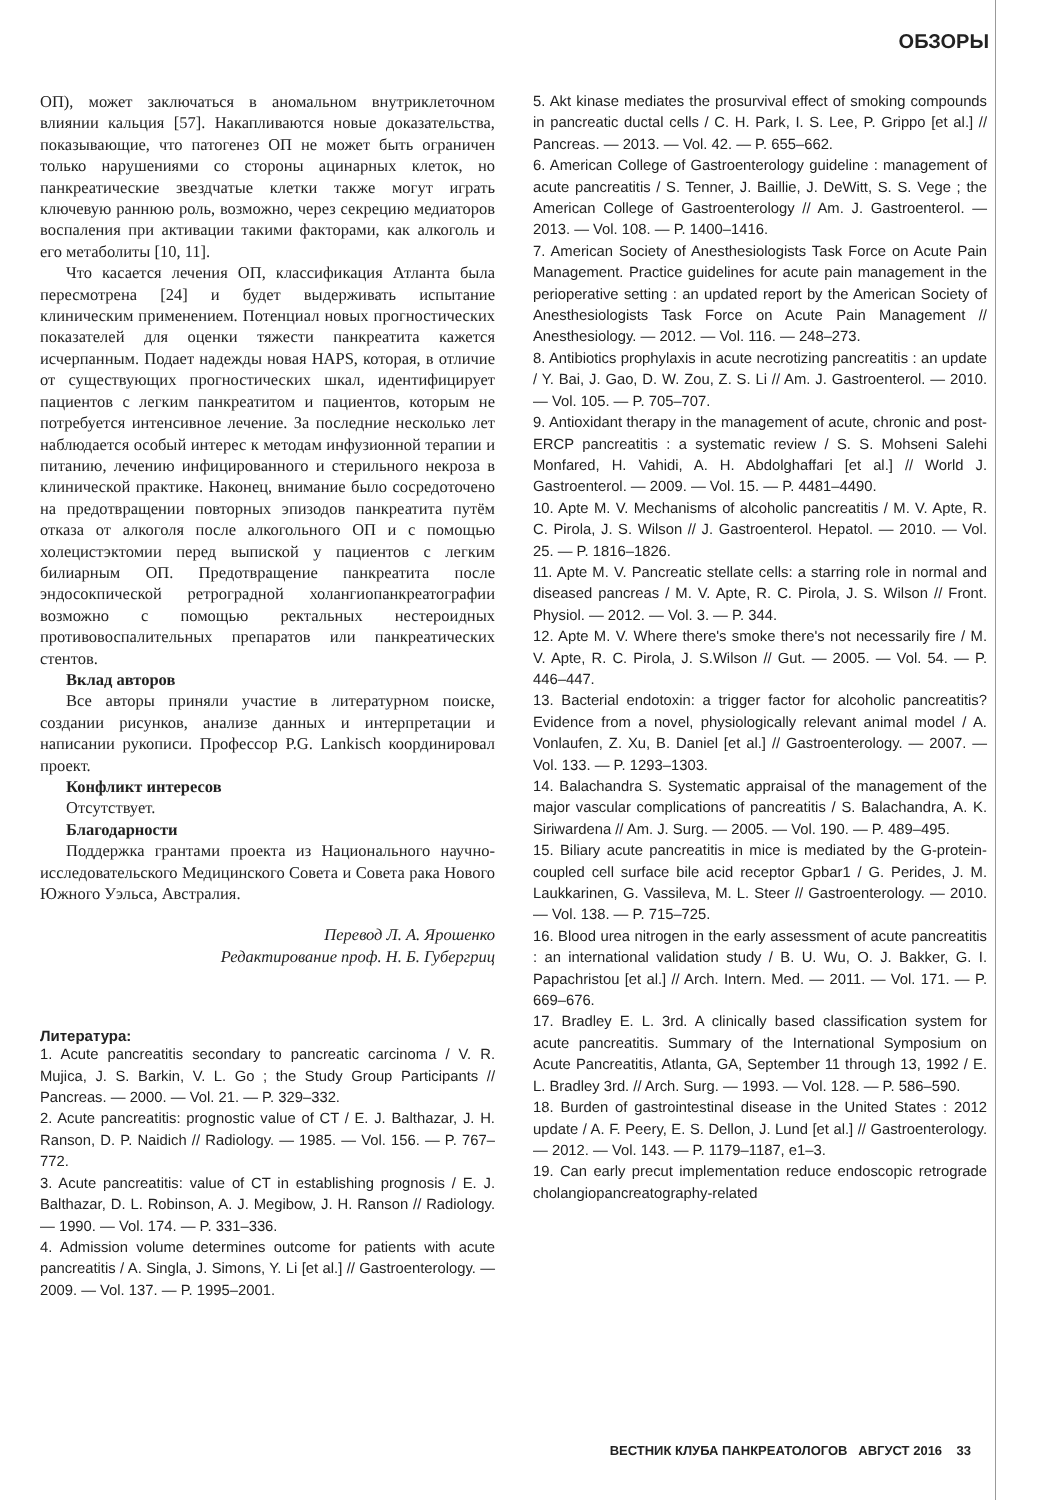ОБЗОРЫ
ОП), может заключаться в аномальном внутриклеточном влиянии кальция [57]. Накапливаются новые доказательства, показывающие, что патогенез ОП не может быть ограничен только нарушениями со стороны ацинарных клеток, но панкреатические звездчатые клетки также могут играть ключевую раннюю роль, возможно, через секрецию медиаторов воспаления при активации такими факторами, как алкоголь и его метаболиты [10, 11].
Что касается лечения ОП, классификация Атланта была пересмотрена [24] и будет выдерживать испытание клиническим применением. Потенциал новых прогностических показателей для оценки тяжести панкреатита кажется исчерпанным. Подает надежды новая HAPS, которая, в отличие от существующих прогностических шкал, идентифицирует пациентов с легким панкреатитом и пациентов, которым не потребуется интенсивное лечение. За последние несколько лет наблюдается особый интерес к методам инфузионной терапии и питанию, лечению инфицированного и стерильного некроза в клинической практике. Наконец, внимание было сосредоточено на предотвращении повторных эпизодов панкреатита путём отказа от алкоголя после алкогольного ОП и с помощью холецистэктомии перед выпиской у пациентов с легким билиарным ОП. Предотвращение панкреатита после эндосокпической ретроградной холангиопанкреатографии возможно с помощью ректальных нестероидных противовоспалительных препаратов или панкреатических стентов.
Вклад авторов
Все авторы приняли участие в литературном поиске, создании рисунков, анализе данных и интерпретации и написании рукописи. Профессор P.G. Lankisch координировал проект.
Конфликт интересов
Отсутствует.
Благодарности
Поддержка грантами проекта из Национального научно-исследовательского Медицинского Совета и Совета рака Нового Южного Уэльса, Австралия.
Перевод Л. А. Ярошенко
Редактирование проф. Н. Б. Губергриц
Литература:
1. Acute pancreatitis secondary to pancreatic carcinoma / V. R. Mujica, J. S. Barkin, V. L. Go ; the Study Group Participants // Pancreas. — 2000. — Vol. 21. — P. 329–332.
2. Acute pancreatitis: prognostic value of CT / E. J. Balthazar, J. H. Ranson, D. P. Naidich // Radiology. — 1985. — Vol. 156. — P. 767–772.
3. Acute pancreatitis: value of CT in establishing prognosis / E. J. Balthazar, D. L. Robinson, A. J. Megibow, J. H. Ranson // Radiology. — 1990. — Vol. 174. — P. 331–336.
4. Admission volume determines outcome for patients with acute pancreatitis / A. Singla, J. Simons, Y. Li [et al.] // Gastroenterology. — 2009. — Vol. 137. — P. 1995–2001.
5. Akt kinase mediates the prosurvival effect of smoking compounds in pancreatic ductal cells / C. H. Park, I. S. Lee, P. Grippo [et al.] // Pancreas. — 2013. — Vol. 42. — P. 655–662.
6. American College of Gastroenterology guideline : management of acute pancreatitis / S. Tenner, J. Baillie, J. DeWitt, S. S. Vege ; the American College of Gastroenterology // Am. J. Gastroenterol. — 2013. — Vol. 108. — P. 1400–1416.
7. American Society of Anesthesiologists Task Force on Acute Pain Management. Practice guidelines for acute pain management in the perioperative setting : an updated report by the American Society of Anesthesiologists Task Force on Acute Pain Management // Anesthesiology. — 2012. — Vol. 116. — 248–273.
8. Antibiotics prophylaxis in acute necrotizing pancreatitis : an update / Y. Bai, J. Gao, D. W. Zou, Z. S. Li // Am. J. Gastroenterol. — 2010. — Vol. 105. — P. 705–707.
9. Antioxidant therapy in the management of acute, chronic and post-ERCP pancreatitis : a systematic review / S. S. Mohseni Salehi Monfared, H. Vahidi, A. H. Abdolghaffari [et al.] // World J. Gastroenterol. — 2009. — Vol. 15. — P. 4481–4490.
10. Apte M. V. Mechanisms of alcoholic pancreatitis / M. V. Apte, R. C. Pirola, J. S. Wilson // J. Gastroenterol. Hepatol. — 2010. — Vol. 25. — P. 1816–1826.
11. Apte M. V. Pancreatic stellate cells: a starring role in normal and diseased pancreas / M. V. Apte, R. C. Pirola, J. S. Wilson // Front. Physiol. — 2012. — Vol. 3. — P. 344.
12. Apte M. V. Where there's smoke there's not necessarily fire / M. V. Apte, R. C. Pirola, J. S.Wilson // Gut. — 2005. — Vol. 54. — P. 446–447.
13. Bacterial endotoxin: a trigger factor for alcoholic pancreatitis? Evidence from a novel, physiologically relevant animal model / A. Vonlaufen, Z. Xu, B. Daniel [et al.] // Gastroenterology. — 2007. — Vol. 133. — P. 1293–1303.
14. Balachandra S. Systematic appraisal of the management of the major vascular complications of pancreatitis / S. Balachandra, A. K. Siriwardena // Am. J. Surg. — 2005. — Vol. 190. — P. 489–495.
15. Biliary acute pancreatitis in mice is mediated by the G-protein-coupled cell surface bile acid receptor Gpbar1 / G. Perides, J. M. Laukkarinen, G. Vassileva, M. L. Steer // Gastroenterology. — 2010. — Vol. 138. — P. 715–725.
16. Blood urea nitrogen in the early assessment of acute pancreatitis : an international validation study / B. U. Wu, O. J. Bakker, G. I. Papachristou [et al.] // Arch. Intern. Med. — 2011. — Vol. 171. — P. 669–676.
17. Bradley E. L. 3rd. A clinically based classification system for acute pancreatitis. Summary of the International Symposium on Acute Pancreatitis, Atlanta, GA, September 11 through 13, 1992 / E. L. Bradley 3rd. // Arch. Surg. — 1993. — Vol. 128. — P. 586–590.
18. Burden of gastrointestinal disease in the United States : 2012 update / A. F. Peery, E. S. Dellon, J. Lund [et al.] // Gastroenterology. — 2012. — Vol. 143. — P. 1179–1187, e1–3.
19. Can early precut implementation reduce endoscopic retrograde cholangiopancreatography-related
ВЕСТНИК КЛУБА ПАНКРЕАТОЛОГОВ АВГУСТ 2016 33